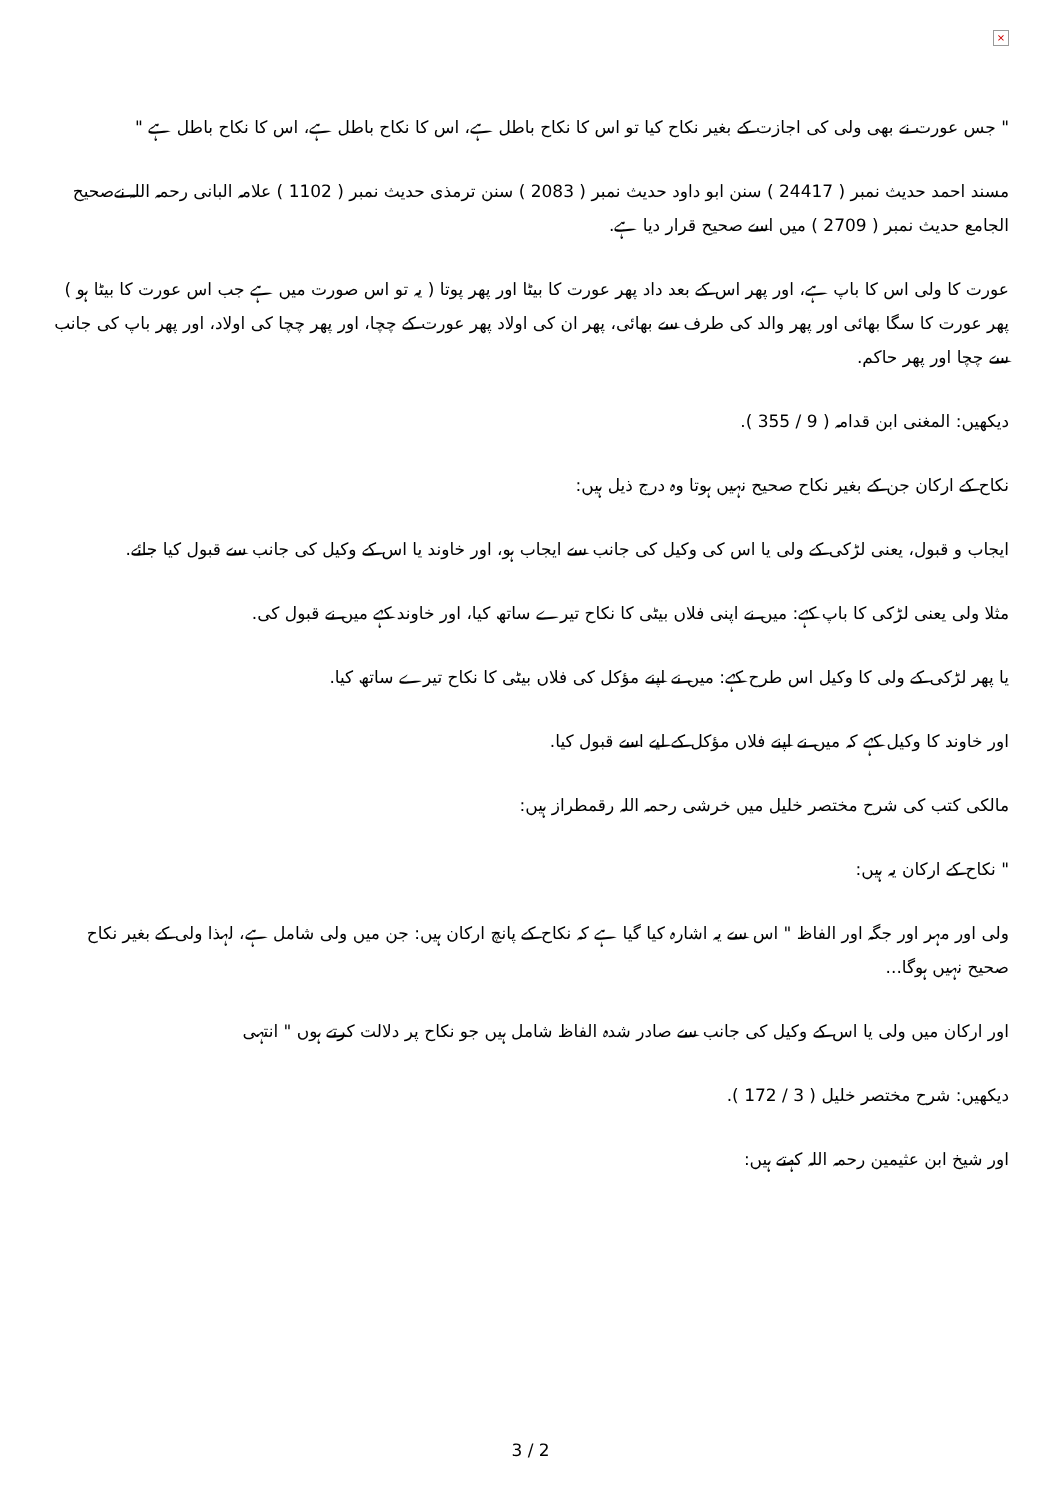×
" جس عورت نے بھی ولی کی اجازت کے بغیر نکاح کیا تو اس کا نکاح باطل ہے، اس کا نکاح باطل ہے، اس کا نکاح باطل ہے "
مسند احمد حدیث نمبر ( 24417 ) سنن ابو داود حدیث نمبر ( 2083 ) سنن ترمذی حدیث نمبر ( 1102 ) علامہ البانی رحمہ اللہ نےصحیح الجامع حدیث نمبر ( 2709 ) میں اسے صحیح قرار دیا ہے.
عورت کا ولی اس کا باپ ہے، اور پھر اس کے بعد داد پھر عورت کا بیٹا اور پھر پوتا ( یہ تو اس صورت میں ہے جب اس عورت کا بیٹا ہو ) پھر عورت کا سگا بھائی اور پھر والد کی طرف سے بھائی، پھر ان کی اولاد پھر عورت کے چچا، اور پھر چچا کی اولاد، اور پھر باپ کی جانب سے چچا اور پھر حاکم.
دیکھیں: المغنی ابن قدامہ ( 9 / 355 ).
نکاح کے ارکان جن کے بغیر نکاح صحیح نہیں ہوتا وہ درج ذیل ہیں:
ایجاب و قبول، یعنی لڑکی کے ولی یا اس کی وکیل کی جانب سے ایجاب ہو، اور خاوند یا اس کے وکیل کی جانب سے قبول کیا جائے.
مثلا ولی یعنی لڑکی کا باپ کہے: میں نے اپنی فلاں بیٹی کا نکاح تیرے ساتھ کیا، اور خاوند کہے میں نے قبول کی.
یا پھر لڑکی کے ولی کا وکیل اس طرح کہے: میں نے اپنے مؤکل کی فلاں بیٹی کا نکاح تیرے ساتھ کیا.
اور خاوند کا وکیل کہے کہ میں نے اپنے فلاں مؤکل کے لیے اسے قبول کیا.
مالکی کتب کی شرح مختصر خلیل میں خرشی رحمہ اللہ رقمطراز ہیں:
" نکاح کے ارکان یہ ہیں:
ولی اور مہر اور جگہ اور الفاظ " اس سے یہ اشارہ کیا گیا ہے کہ نکاح کے پانچ ارکان ہیں: جن میں ولی شامل ہے، لہذا ولی کے بغیر نکاح صحیح نہیں ہوگا...
اور ارکان میں ولی یا اس کے وکیل کی جانب سے صادر شدہ الفاظ شامل ہیں جو نکاح پر دلالت کرتے ہوں " انتہی
دیکھیں: شرح مختصر خلیل ( 3 / 172 ).
اور شیخ ابن عثیمین رحمہ اللہ کہتے ہیں:
3 / 2